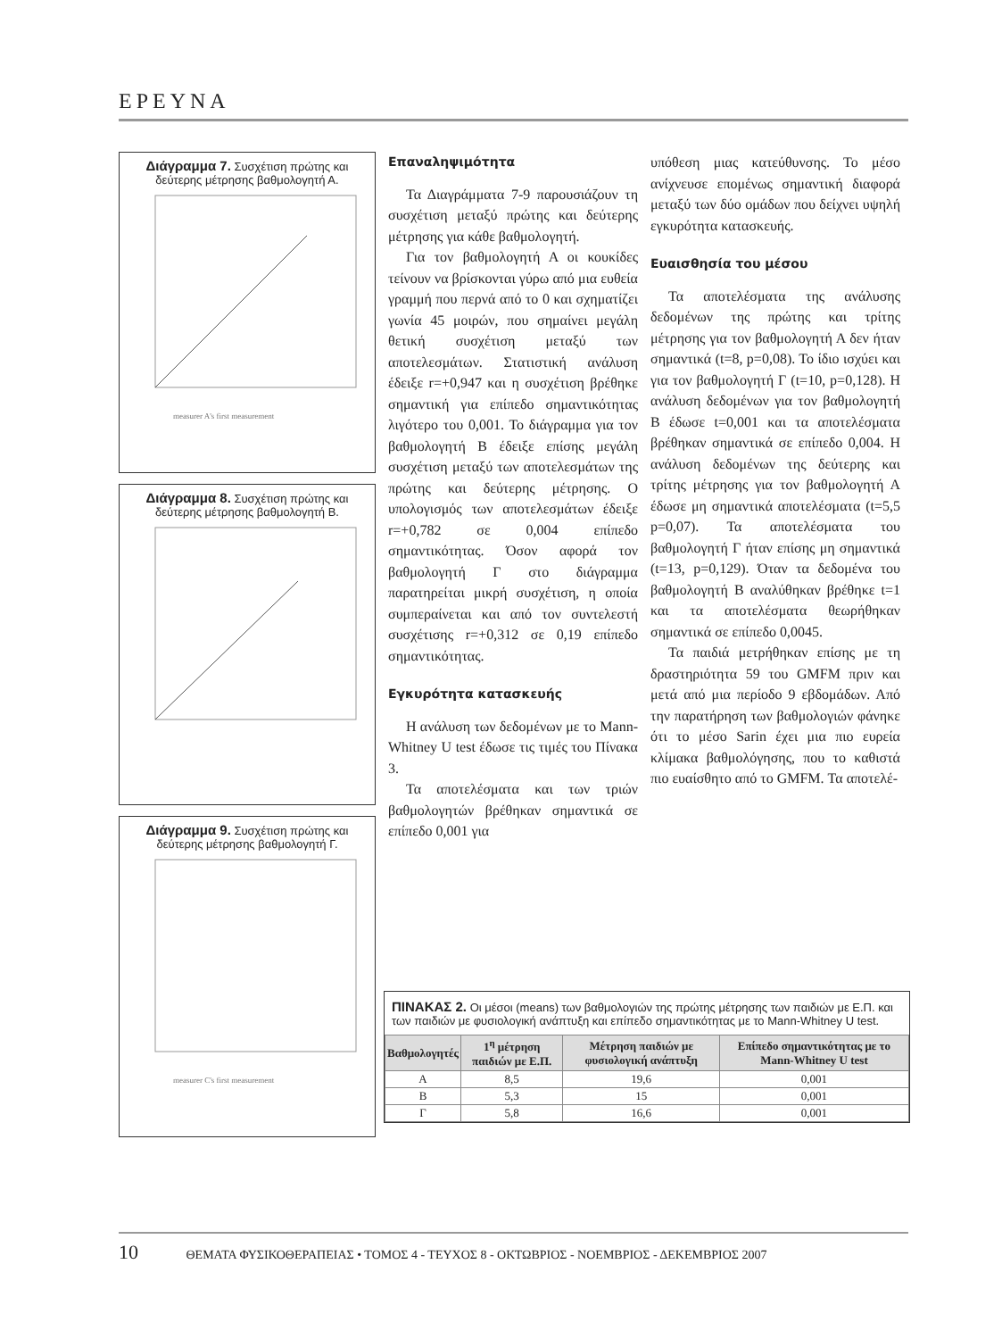ΕΡΕΥΝΑ
Διάγραμμα 7. Συσχέτιση πρώτης και δεύτερης μέτρησης βαθμολογητή Α.
measurer A's first measurement
Διάγραμμα 8. Συσχέτιση πρώτης και δεύτερης μέτρησης βαθμολογητή Β.
Διάγραμμα 9. Συσχέτιση πρώτης και δεύτερης μέτρησης βαθμολογητή Γ.
measurer C's first measurement
Επαναληψιμότητα
Τα Διαγράμματα 7-9 παρουσιάζουν τη συσχέτιση μεταξύ πρώτης και δεύτερης μέτρησης για κάθε βαθμολογητή.
Για τον βαθμολογητή Α οι κουκίδες τείνουν να βρίσκονται γύρω από μια ευθεία γραμμή που περνά από το 0 και σχηματίζει γωνία 45 μοιρών, που σημαίνει μεγάλη θετική συσχέτιση μεταξύ των αποτελεσμάτων. Στατιστική ανάλυση έδειξε r=+0,947 και η συσχέτιση βρέθηκε σημαντική για επίπεδο σημαντικότητας λιγότερο του 0,001. Το διάγραμμα για τον βαθμολογητή Β έδειξε επίσης μεγάλη συσχέτιση μεταξύ των αποτελεσμάτων της πρώτης και δεύτερης μέτρησης. Ο υπολογισμός των αποτελεσμάτων έδειξε r=+0,782 σε 0,004 επίπεδο σημαντικότητας. Όσον αφορά τον βαθμολογητή Γ στο διάγραμμα παρατηρείται μικρή συσχέτιση, η οποία συμπεραίνεται και από τον συντελεστή συσχέτισης r=+0,312 σε 0,19 επίπεδο σημαντικότητας.
Εγκυρότητα κατασκευής
Η ανάλυση των δεδομένων με το Mann-Whitney U test έδωσε τις τιμές του Πίνακα 3.
Τα αποτελέσματα και των τριών βαθμολογητών βρέθηκαν σημαντικά σε επίπεδο 0,001 για
υπόθεση μιας κατεύθυνσης. Το μέσο ανίχνευσε επομένως σημαντική διαφορά μεταξύ των δύο ομάδων που δείχνει υψηλή εγκυρότητα κατασκευής.
Ευαισθησία του μέσου
Τα αποτελέσματα της ανάλυσης δεδομένων της πρώτης και τρίτης μέτρησης για τον βαθμολογητή Α δεν ήταν σημαντικά (t=8, p=0,08). Το ίδιο ισχύει και για τον βαθμολογητή Γ (t=10, p=0,128). Η ανάλυση δεδομένων για τον βαθμολογητή Β έδωσε t=0,001 και τα αποτελέσματα βρέθηκαν σημαντικά σε επίπεδο 0,004. Η ανάλυση δεδομένων της δεύτερης και τρίτης μέτρησης για τον βαθμολογητή Α έδωσε μη σημαντικά αποτελέσματα (t=5,5 p=0,07). Τα αποτελέσματα του βαθμολογητή Γ ήταν επίσης μη σημαντικά (t=13, p=0,129). Όταν τα δεδομένα του βαθμολογητή Β αναλύθηκαν βρέθηκε t=1 και τα αποτελέσματα θεωρήθηκαν σημαντικά σε επίπεδο 0,0045.
Τα παιδιά μετρήθηκαν επίσης με τη δραστηριότητα 59 του GMFM πριν και μετά από μια περίοδο 9 εβδομάδων. Από την παρατήρηση των βαθμολογιών φάνηκε ότι το μέσο Sarin έχει μια πιο ευρεία κλίμακα βαθμολόγησης, που το καθιστά πιο ευαίσθητο από το GMFM. Τα αποτελέ-
ΠΙΝΑΚΑΣ 2. Οι μέσοι (means) των βαθμολογιών της πρώτης μέτρησης των παιδιών με Ε.Π. και των παιδιών με φυσιολογική ανάπτυξη και επίπεδο σημαντικότητας με το Mann-Whitney U test.
| Βαθμολογητές | 1<sup>η</sup> μέτρηση παιδιών με Ε.Π. | Μέτρηση παιδιών με φυσιολογική ανάπτυξη | Επίπεδο σημαντικότητας με το Mann-Whitney U test |
| --- | --- | --- | --- |
| Α | 8,5 | 19,6 | 0,001 |
| Β | 5,3 | 15 | 0,001 |
| Γ | 5,8 | 16,6 | 0,001 |
10 ΘΕΜΑΤΑ ΦΥΣΙΚΟΘΕΡΑΠΕΙΑΣ • ΤΟΜΟΣ 4 - ΤΕΥΧΟΣ 8 - ΟΚΤΩΒΡΙΟΣ - ΝΟΕΜΒΡΙΟΣ - ΔΕΚΕΜΒΡΙΟΣ 2007